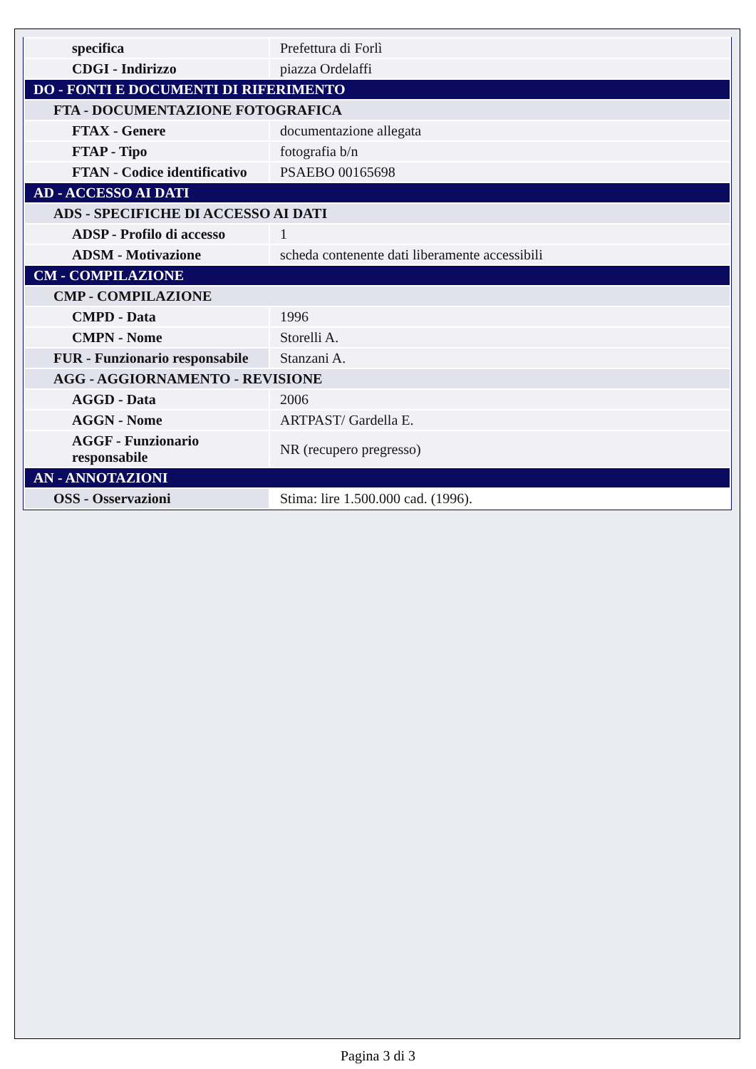| specifica | Prefettura di Forlì |
| CDGI - Indirizzo | piazza Ordelaffi |
| DO - FONTI E DOCUMENTI DI RIFERIMENTO | |
| FTA - DOCUMENTAZIONE FOTOGRAFICA | |
| FTAX - Genere | documentazione allegata |
| FTAP - Tipo | fotografia b/n |
| FTAN - Codice identificativo | PSAEBO 00165698 |
| AD - ACCESSO AI DATI | |
| ADS - SPECIFICHE DI ACCESSO AI DATI | |
| ADSP - Profilo di accesso | 1 |
| ADSM - Motivazione | scheda contenente dati liberamente accessibili |
| CM - COMPILAZIONE | |
| CMP - COMPILAZIONE | |
| CMPD - Data | 1996 |
| CMPN - Nome | Storelli A. |
| FUR - Funzionario responsabile | Stanzani A. |
| AGG - AGGIORNAMENTO - REVISIONE | |
| AGGD - Data | 2006 |
| AGGN - Nome | ARTPAST/ Gardella E. |
| AGGF - Funzionario responsabile | NR (recupero pregresso) |
| AN - ANNOTAZIONI | |
| OSS - Osservazioni | Stima: lire 1.500.000 cad. (1996). |
Pagina 3 di 3